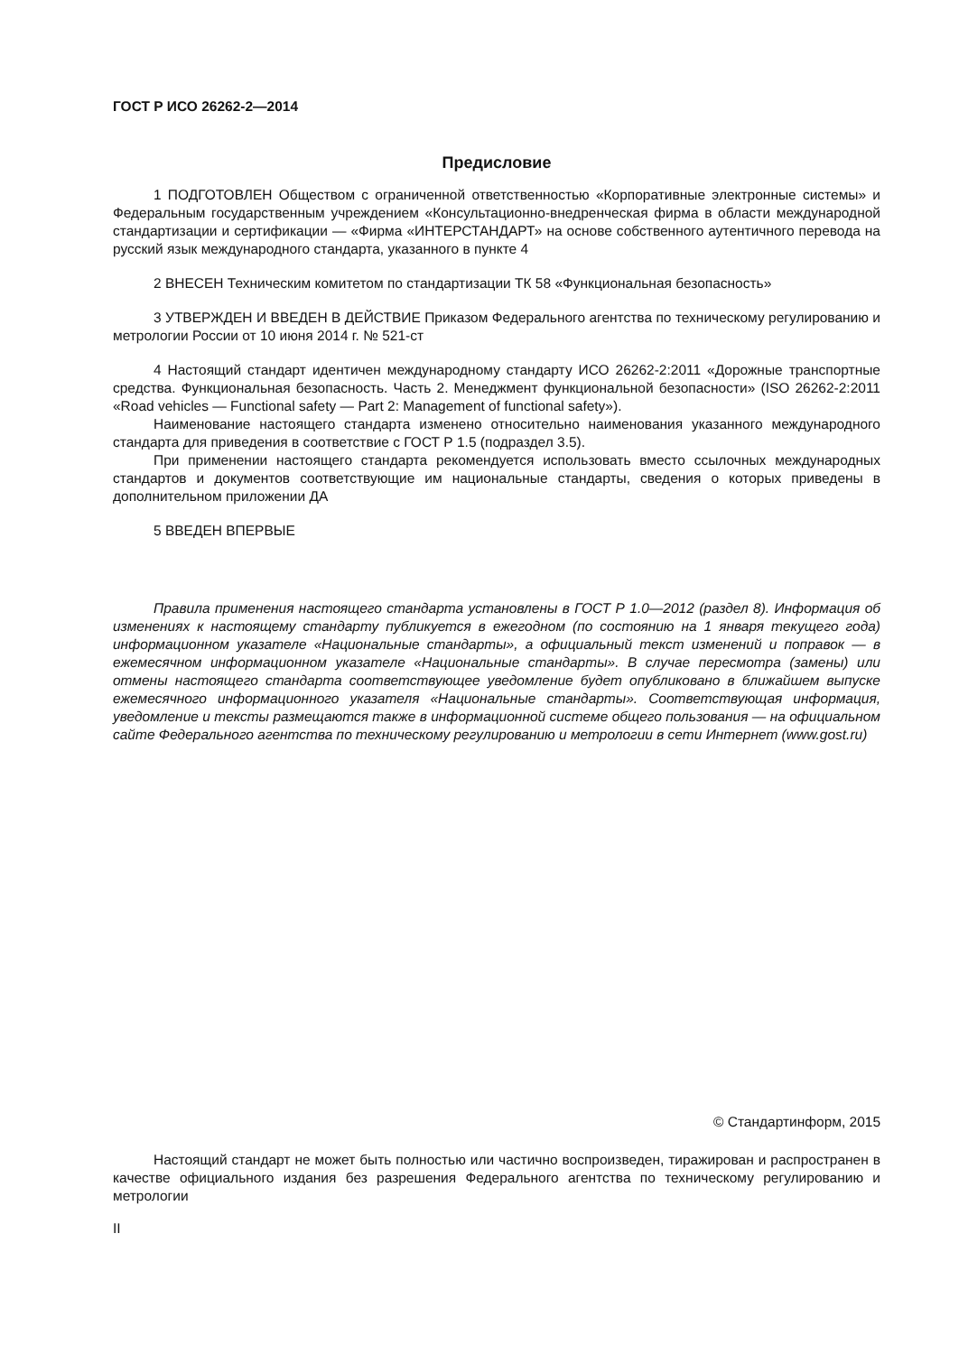ГОСТ Р ИСО 26262-2—2014
Предисловие
1 ПОДГОТОВЛЕН Обществом с ограниченной ответственностью «Корпоративные электронные системы» и Федеральным государственным учреждением «Консультационно-внедренческая фирма в области международной стандартизации и сертификации — «Фирма «ИНТЕРСТАНДАРТ» на основе собственного аутентичного перевода на русский язык международного стандарта, указанного в пункте 4
2 ВНЕСЕН Техническим комитетом по стандартизации ТК 58 «Функциональная безопасность»
3 УТВЕРЖДЕН И ВВЕДЕН В ДЕЙСТВИЕ Приказом Федерального агентства по техническому регулированию и метрологии России от 10 июня 2014 г. № 521-ст
4 Настоящий стандарт идентичен международному стандарту ИСО 26262-2:2011 «Дорожные транспортные средства. Функциональная безопасность. Часть 2. Менеджмент функциональной безопасности» (ISO 26262-2:2011 «Road vehicles — Functional safety — Part 2: Management of functional safety»).
Наименование настоящего стандарта изменено относительно наименования указанного международного стандарта для приведения в соответствие с ГОСТ Р 1.5 (подраздел 3.5).
При применении настоящего стандарта рекомендуется использовать вместо ссылочных международных стандартов и документов соответствующие им национальные стандарты, сведения о которых приведены в дополнительном приложении ДА
5 ВВЕДЕН ВПЕРВЫЕ
Правила применения настоящего стандарта установлены в ГОСТ Р 1.0—2012 (раздел 8). Информация об изменениях к настоящему стандарту публикуется в ежегодном (по состоянию на 1 января текущего года) информационном указателе «Национальные стандарты», а официальный текст изменений и поправок — в ежемесячном информационном указателе «Национальные стандарты». В случае пересмотра (замены) или отмены настоящего стандарта соответствующее уведомление будет опубликовано в ближайшем выпуске ежемесячного информационного указателя «Национальные стандарты». Соответствующая информация, уведомление и тексты размещаются также в информационной системе общего пользования — на официальном сайте Федерального агентства по техническому регулированию и метрологии в сети Интернет (www.gost.ru)
© Стандартинформ, 2015
Настоящий стандарт не может быть полностью или частично воспроизведен, тиражирован и распространен в качестве официального издания без разрешения Федерального агентства по техническому регулированию и метрологии
II